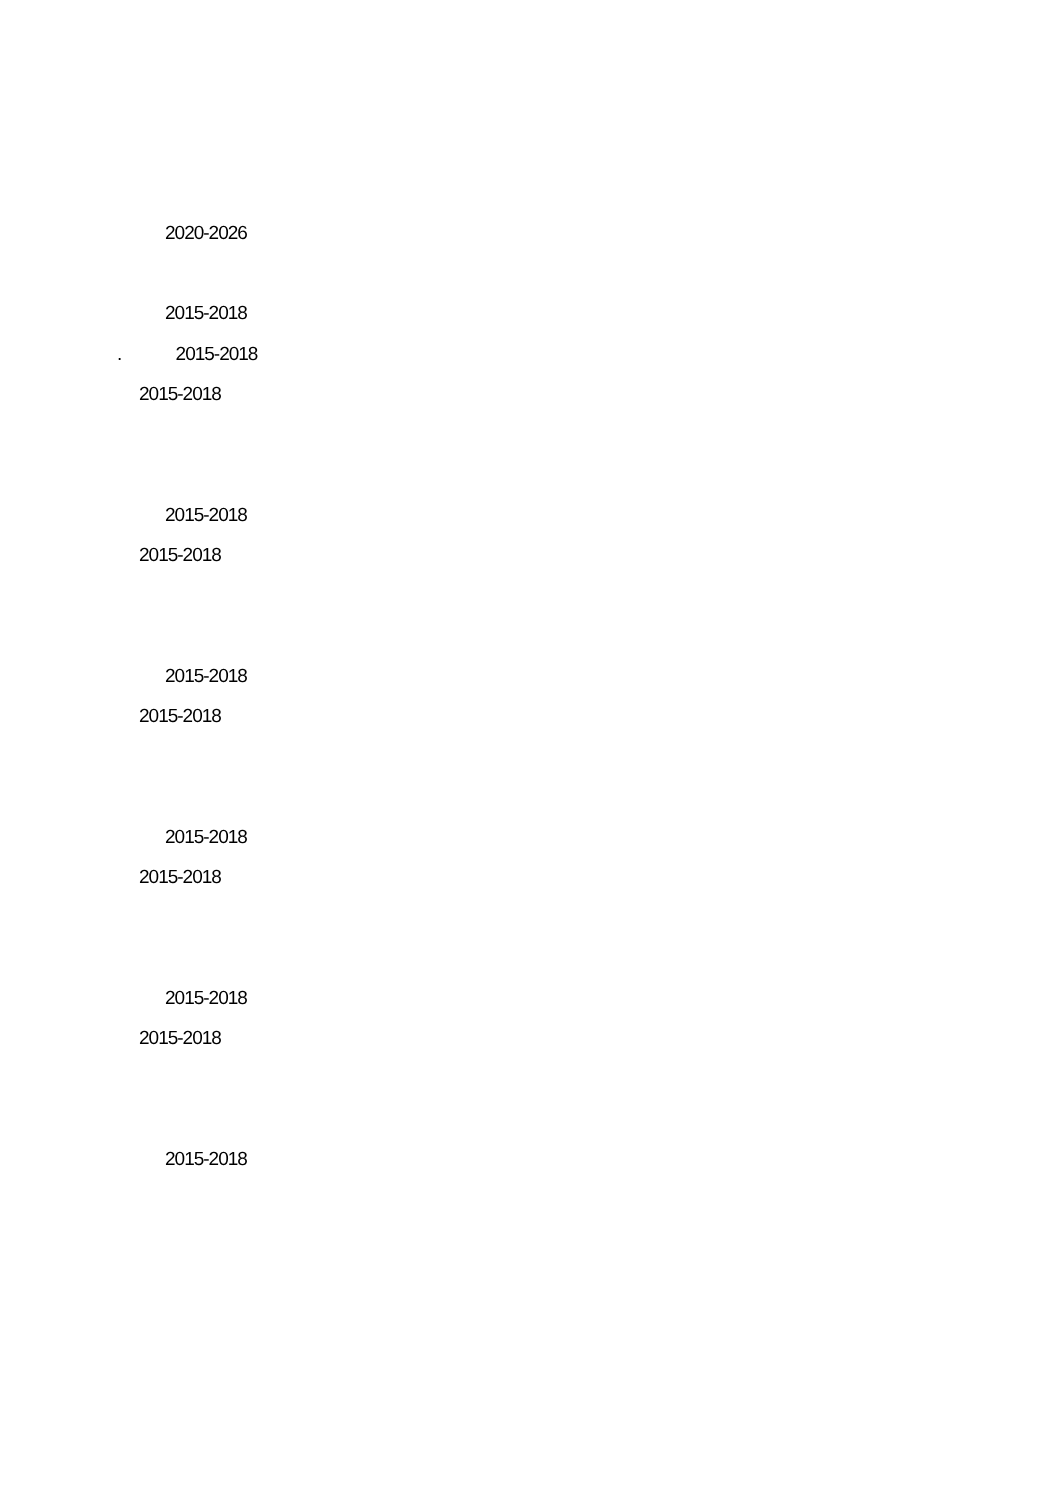2020-2026
2015-2018
. 2015-2018
2015-2018
2015-2018
2015-2018
2015-2018
2015-2018
2015-2018
2015-2018
2015-2018
2015-2018
2015-2018